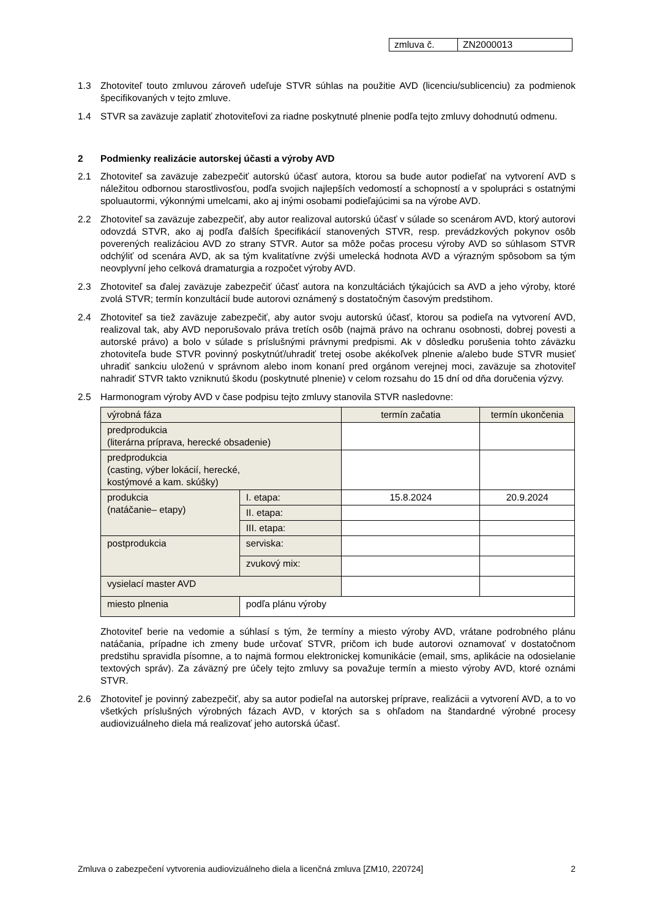| zmluva č. | ZN2000013 |
1.3 Zhotoviteľ touto zmluvou zároveň udeľuje STVR súhlas na použitie AVD (licenciu/sublicenciu) za podmienok špecifikovaných v tejto zmluve.
1.4 STVR sa zaväzuje zaplatiť zhotoviteľovi za riadne poskytnuté plnenie podľa tejto zmluvy dohodnutú odmenu.
2 Podmienky realizácie autorskej účasti a výroby AVD
2.1 Zhotoviteľ sa zaväzuje zabezpečiť autorskú účasť autora, ktorou sa bude autor podieľať na vytvorení AVD s náležitou odbornou starostlivosťou, podľa svojich najlepších vedomostí a schopností a v spolupráci s ostatnými spoluautormi, výkonnými umelcami, ako aj inými osobami podieľajúcimi sa na výrobe AVD.
2.2 Zhotoviteľ sa zaväzuje zabezpečiť, aby autor realizoval autorskú účasť v súlade so scenárom AVD, ktorý autorovi odovzdá STVR, ako aj podľa ďalších špecifikácií stanovených STVR, resp. prevádzkových pokynov osôb poverených realizáciou AVD zo strany STVR. Autor sa môže počas procesu výroby AVD so súhlasom STVR odchýliť od scenára AVD, ak sa tým kvalitatívne zvýši umelecká hodnota AVD a výrazným spôsobom sa tým neovplyvní jeho celková dramaturgia a rozpočet výroby AVD.
2.3 Zhotoviteľ sa ďalej zaväzuje zabezpečiť účasť autora na konzultáciách týkajúcich sa AVD a jeho výroby, ktoré zvolá STVR; termín konzultácií bude autorovi oznámený s dostatočným časovým predstihom.
2.4 Zhotoviteľ sa tiež zaväzuje zabezpečiť, aby autor svoju autorskú účasť, ktorou sa podieľa na vytvorení AVD, realizoval tak, aby AVD neporušovalo práva tretích osôb (najmä právo na ochranu osobnosti, dobrej povesti a autorské právo) a bolo v súlade s príslušnými právnymi predpismi. Ak v dôsledku porušenia tohto záväzku zhotoviteľa bude STVR povinný poskytnúť/uhradiť tretej osobe akékoľvek plnenie a/alebo bude STVR musieť uhradiť sankciu uloženú v správnom alebo inom konaní pred orgánom verejnej moci, zaväzuje sa zhotoviteľ nahradiť STVR takto vzniknutú škodu (poskytnuté plnenie) v celom rozsahu do 15 dní od dňa doručenia výzvy.
2.5 Harmonogram výroby AVD v čase podpisu tejto zmluvy stanovila STVR nasledovne:
| výrobná fáza | | | termín začatia | termín ukončenia |
| predprodukcia (literárna príprava, herecké obsadenie) | | | | |
| predprodukcia (casting, výber lokácií, herecké, kostýmové a kam. skúšky) | | | | |
| produkcia (natáčanie– etapy) | I. etapa: | | 15.8.2024 | 20.9.2024 |
| | II. etapa: | | | |
| | III. etapa: | | | |
| postprodukcia | | serviska: | | |
| | | zvukový mix: | | |
| vysielací master AVD | | | | |
| miesto plnenia | podľa plánu výroby | | | |
Zhotoviteľ berie na vedomie a súhlasí s tým, že termíny a miesto výroby AVD, vrátane podrobného plánu natáčania, prípadne ich zmeny bude určovať STVR, pričom ich bude autorovi oznamovať v dostatočnom predstihu spravidla písomne, a to najmä formou elektronickej komunikácie (email, sms, aplikácie na odosielanie textových správ). Za záväzný pre účely tejto zmluvy sa považuje termín a miesto výroby AVD, ktoré oznámi STVR.
2.6 Zhotoviteľ je povinný zabezpečiť, aby sa autor podieľal na autorskej príprave, realizácii a vytvorení AVD, a to vo všetkých príslušných výrobných fázach AVD, v ktorých sa s ohľadom na štandardné výrobné procesy audiovizuálneho diela má realizovať jeho autorská účasť.
Zmluva o zabezpečení vytvorenia audiovizuálneho diela a licenčná zmluva [ZM10, 220724] 2